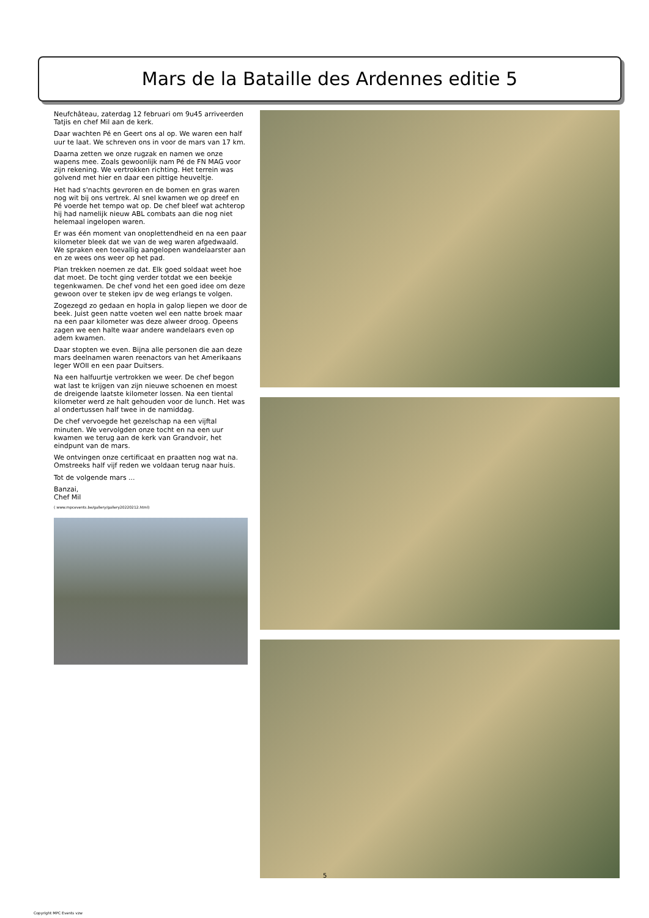Mars de la Bataille des Ardennes editie 5
Neufchâteau, zaterdag 12 februari om 9u45 arriveerden Tatjis en chef Mil aan de kerk.
Daar wachten Pé en Geert ons al op. We waren een half uur te laat. We schreven ons in voor de mars van 17 km.
Daarna zetten we onze rugzak en namen we onze wapens mee. Zoals gewoonlijk nam Pé de FN MAG voor zijn rekening. We vertrokken richting. Het terrein was golvend met hier en daar een pittige heuveltje.
Het had s'nachts gevroren en de bomen en gras waren nog wit bij ons vertrek. Al snel kwamen we op dreef en Pé voerde het tempo wat op. De chef bleef wat achterop hij had namelijk nieuw ABL combats aan die nog niet helemaal ingelopen waren.
Er was één moment van onoplettendheid en na een paar kilometer bleek dat we van de weg waren afgedwaald. We spraken een toevallig aangelopen wandelaarster aan en ze wees ons weer op het pad.
Plan trekken noemen ze dat. Elk goed soldaat weet hoe dat moet. De tocht ging verder totdat we een beekje tegenkwamen. De chef vond het een goed idee om deze gewoon over te steken ipv de weg erlangs te volgen.
Zogezegd zo gedaan en hopla in galop liepen we door de beek. Juist geen natte voeten wel een natte broek maar na een paar kilometer was deze alweer droog. Opeens zagen we een halte waar andere wandelaars even op adem kwamen.
Daar stopten we even. Bijna alle personen die aan deze mars deelnamen waren reenactors van het Amerikaans leger WOII en een paar Duitsers.
Na een halfuurtje vertrokken we weer. De chef begon wat last te krijgen van zijn nieuwe schoenen en moest de dreigende laatste kilometer lossen. Na een tiental kilometer werd ze halt gehouden voor de lunch. Het was al ondertussen half twee in de namiddag.
De chef vervoegde het gezelschap na een vijftal minuten. We vervolgden onze tocht en na een uur kwamen we terug aan de kerk van Grandvoir, het eindpunt van de mars.
We ontvingen onze certificaat en praatten nog wat na. Omstreeks half vijf reden we voldaan terug naar huis.
Tot de volgende mars ...
Banzai,
Chef Mil
( www.mpcevents.be/gallery/gallery20220212.html)
5
Copyright MPC Events vzw